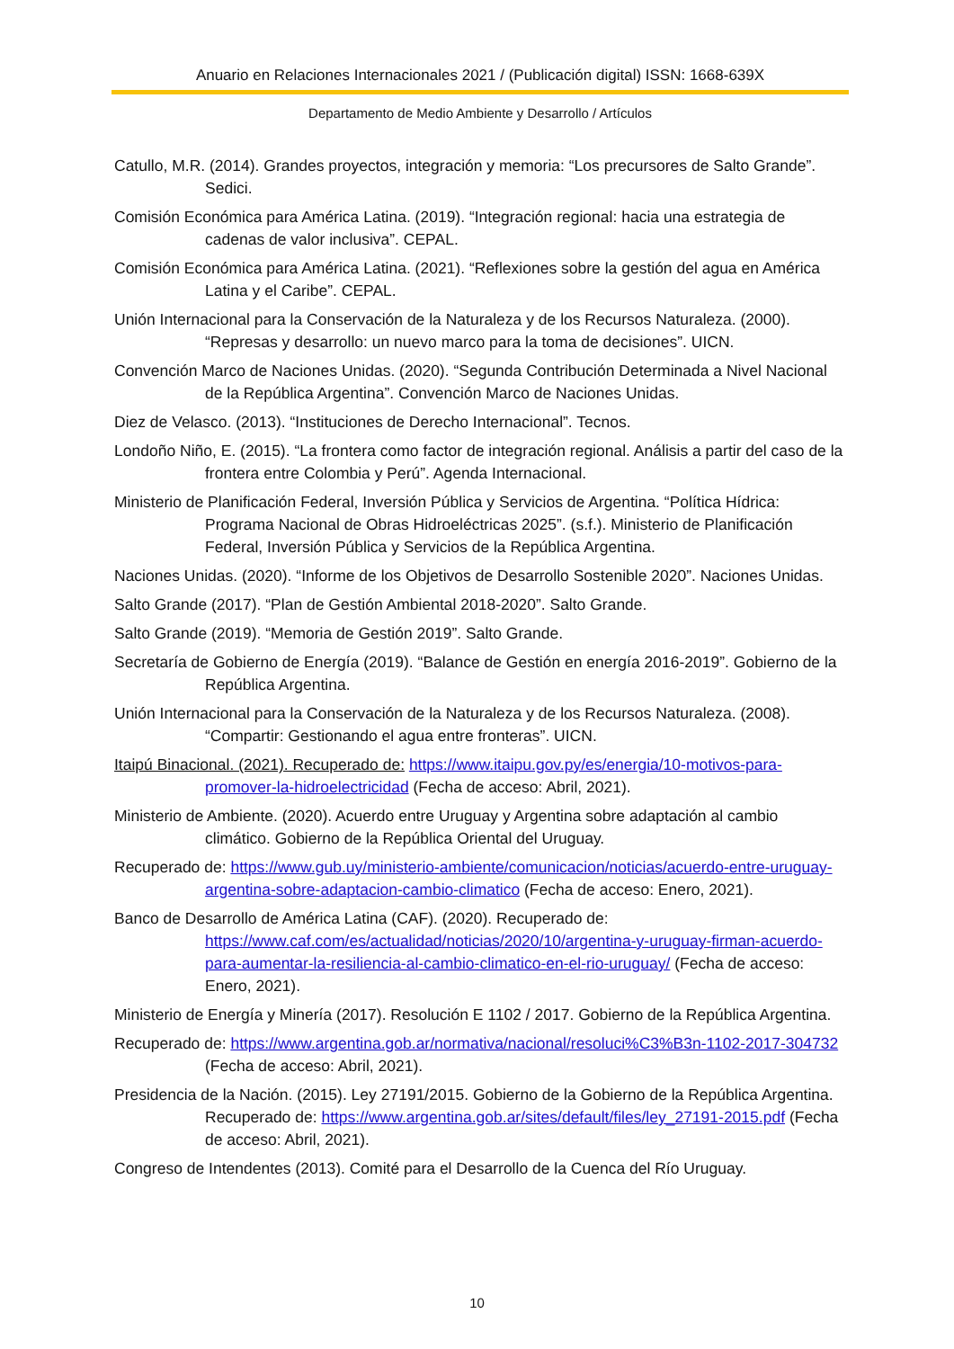Anuario en Relaciones Internacionales 2021 / (Publicación digital) ISSN: 1668-639X
Departamento de Medio Ambiente y Desarrollo / Artículos
Catullo, M.R. (2014). Grandes proyectos, integración y memoria: “Los precursores de Salto Grande”. Sedici.
Comisión Económica para América Latina. (2019). “Integración regional: hacia una estrategia de cadenas de valor inclusiva”. CEPAL.
Comisión Económica para América Latina. (2021). “Reflexiones sobre la gestión del agua en América Latina y el Caribe”. CEPAL.
Unión Internacional para la Conservación de la Naturaleza y de los Recursos Naturaleza. (2000). “Represas y desarrollo: un nuevo marco para la toma de decisiones”. UICN.
Convención Marco de Naciones Unidas. (2020). “Segunda Contribución Determinada a Nivel Nacional de la República Argentina”. Convención Marco de Naciones Unidas.
Diez de Velasco. (2013). “Instituciones de Derecho Internacional”. Tecnos.
Londoño Niño, E. (2015). “La frontera como factor de integración regional. Análisis a partir del caso de la frontera entre Colombia y Perú”. Agenda Internacional.
Ministerio de Planificación Federal, Inversión Pública y Servicios de Argentina. “Política Hídrica: Programa Nacional de Obras Hidroeléctricas 2025”. (s.f.). Ministerio de Planificación Federal, Inversión Pública y Servicios de la República Argentina.
Naciones Unidas. (2020). “Informe de los Objetivos de Desarrollo Sostenible 2020”. Naciones Unidas.
Salto Grande (2017). “Plan de Gestión Ambiental 2018-2020”. Salto Grande.
Salto Grande (2019). “Memoria de Gestión 2019”. Salto Grande.
Secretaría de Gobierno de Energía (2019). “Balance de Gestión en energía 2016-2019”. Gobierno de la República Argentina.
Unión Internacional para la Conservación de la Naturaleza y de los Recursos Naturaleza. (2008). “Compartir: Gestionando el agua entre fronteras”. UICN.
Itaipú Binacional. (2021). Recuperado de: https://www.itaipu.gov.py/es/energia/10-motivos-para-promover-la-hidroelectricidad (Fecha de acceso: Abril, 2021).
Ministerio de Ambiente. (2020). Acuerdo entre Uruguay y Argentina sobre adaptación al cambio climático. Gobierno de la República Oriental del Uruguay.
Recuperado de: https://www.gub.uy/ministerio-ambiente/comunicacion/noticias/acuerdo-entre-uruguay-argentina-sobre-adaptacion-cambio-climatico (Fecha de acceso: Enero, 2021).
Banco de Desarrollo de América Latina (CAF). (2020). Recuperado de: https://www.caf.com/es/actualidad/noticias/2020/10/argentina-y-uruguay-firman-acuerdo-para-aumentar-la-resiliencia-al-cambio-climatico-en-el-rio-uruguay/ (Fecha de acceso: Enero, 2021).
Ministerio de Energía y Minería (2017). Resolución E 1102 / 2017. Gobierno de la República Argentina.
Recuperado de: https://www.argentina.gob.ar/normativa/nacional/resoluci%C3%B3n-1102-2017-304732 (Fecha de acceso: Abril, 2021).
Presidencia de la Nación. (2015). Ley 27191/2015. Gobierno de la Gobierno de la República Argentina. Recuperado de: https://www.argentina.gob.ar/sites/default/files/ley_27191-2015.pdf (Fecha de acceso: Abril, 2021).
Congreso de Intendentes (2013). Comité para el Desarrollo de la Cuenca del Río Uruguay.
10